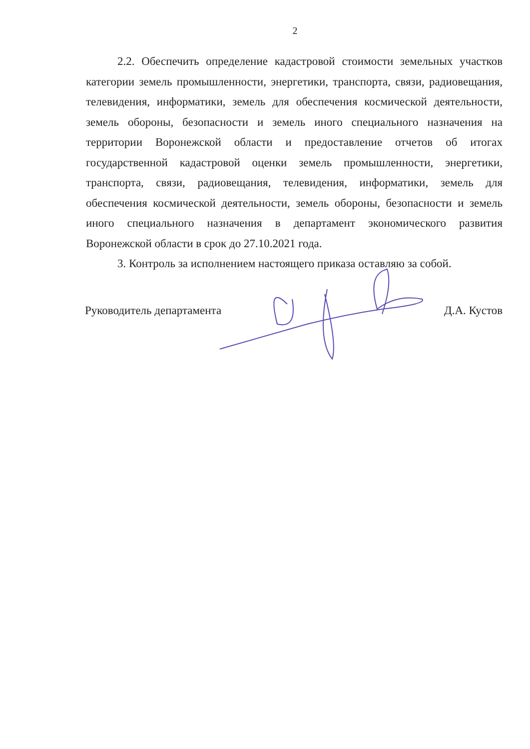2
2.2. Обеспечить определение кадастровой стоимости земельных участков категории земель промышленности, энергетики, транспорта, связи, радиовещания, телевидения, информатики, земель для обеспечения космической деятельности, земель обороны, безопасности и земель иного специального назначения на территории Воронежской области и предоставление отчетов об итогах государственной кадастровой оценки земель промышленности, энергетики, транспорта, связи, радиовещания, телевидения, информатики, земель для обеспечения космической деятельности, земель обороны, безопасности и земель иного специального назначения в департамент экономического развития Воронежской области в срок до 27.10.2021 года.
3. Контроль за исполнением настоящего приказа оставляю за собой.
Руководитель департамента Д.А. Кустов